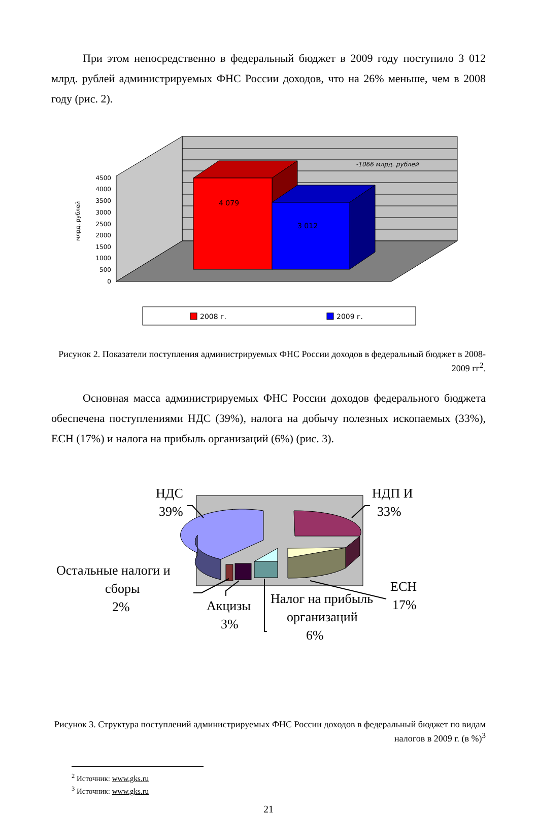При этом непосредственно в федеральный бюджет в 2009 году поступило 3 012 млрд. рублей администрируемых ФНС России доходов, что на 26% меньше, чем в 2008 году (рис. 2).
4 079
3 012
-1066 млрд. рублей
4500
4000
3500
3000
2500
2000
1500
1000
500
0
млрд. рублей
2008 г.
2009 г.
Рисунок 2. Показатели поступления администрируемых ФНС России доходов в федеральный бюджет в 2008-2009 гг<sup>2</sup>.
Основная масса администрируемых ФНС России доходов федерального бюджета обеспечена поступлениями НДС (39%), налога на добычу полезных ископаемых (33%), ЕСН (17%) и налога на прибыль организаций (6%) (рис. 3).
НДС
39%
НДП И
33%
ЕСН
17%
Остальные налоги и
сборы
2%
Акцизы
3%
Налог на прибыль
организаций
6%
Рисунок 3. Структура поступлений администрируемых ФНС России доходов в федеральный бюджет по видам налогов в 2009 г. (в %)<sup>3</sup>
<sup>2</sup> Источник: www.gks.ru
<sup>3</sup> Источник: www.gks.ru
21